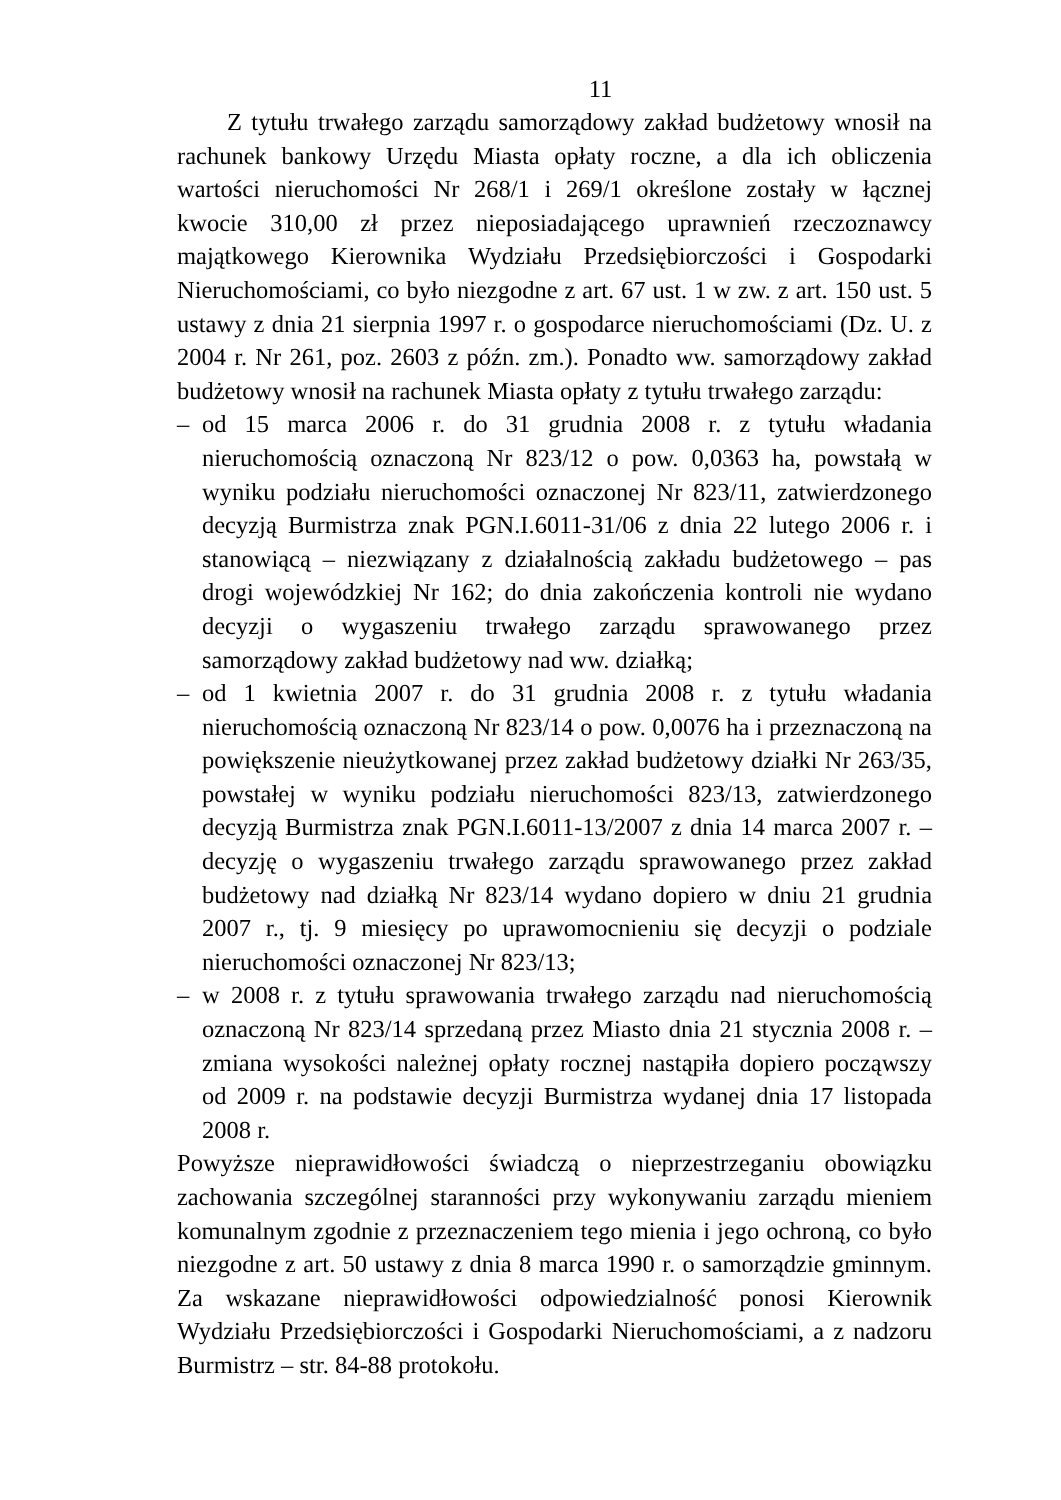11
Z tytułu trwałego zarządu samorządowy zakład budżetowy wnosił na rachunek bankowy Urzędu Miasta opłaty roczne, a dla ich obliczenia wartości nieruchomości Nr 268/1 i 269/1 określone zostały w łącznej kwocie 310,00 zł przez nieposiadającego uprawnień rzeczoznawcy majątkowego Kierownika Wydziału Przedsiębiorczości i Gospodarki Nieruchomościami, co było niezgodne z art. 67 ust. 1 w zw. z art. 150 ust. 5 ustawy z dnia 21 sierpnia 1997 r. o gospodarce nieruchomościami (Dz. U. z 2004 r. Nr 261, poz. 2603 z późn. zm.). Ponadto ww. samorządowy zakład budżetowy wnosił na rachunek Miasta opłaty z tytułu trwałego zarządu:
– od 15 marca 2006 r. do 31 grudnia 2008 r. z tytułu władania nieruchomością oznaczoną Nr 823/12 o pow. 0,0363 ha, powstałą w wyniku podziału nieruchomości oznaczonej Nr 823/11, zatwierdzonego decyzją Burmistrza znak PGN.I.6011-31/06 z dnia 22 lutego 2006 r. i stanowiącą – niezwiązany z działalnością zakładu budżetowego – pas drogi wojewódzkiej Nr 162; do dnia zakończenia kontroli nie wydano decyzji o wygaszeniu trwałego zarządu sprawowanego przez samorządowy zakład budżetowy nad ww. działką;
– od 1 kwietnia 2007 r. do 31 grudnia 2008 r. z tytułu władania nieruchomością oznaczoną Nr 823/14 o pow. 0,0076 ha i przeznaczoną na powiększenie nieużytkowanej przez zakład budżetowy działki Nr 263/35, powstałej w wyniku podziału nieruchomości 823/13, zatwierdzonego decyzją Burmistrza znak PGN.I.6011-13/2007 z dnia 14 marca 2007 r. – decyzję o wygaszeniu trwałego zarządu sprawowanego przez zakład budżetowy nad działką Nr 823/14 wydano dopiero w dniu 21 grudnia 2007 r., tj. 9 miesięcy po uprawomocnieniu się decyzji o podziale nieruchomości oznaczonej Nr 823/13;
– w 2008 r. z tytułu sprawowania trwałego zarządu nad nieruchomością oznaczoną Nr 823/14 sprzedaną przez Miasto dnia 21 stycznia 2008 r. – zmiana wysokości należnej opłaty rocznej nastąpiła dopiero począwszy od 2009 r. na podstawie decyzji Burmistrza wydanej dnia 17 listopada 2008 r.
Powyższe nieprawidłowości świadczą o nieprzestrzeganiu obowiązku zachowania szczególnej staranności przy wykonywaniu zarządu mieniem komunalnym zgodnie z przeznaczeniem tego mienia i jego ochroną, co było niezgodne z art. 50 ustawy z dnia 8 marca 1990 r. o samorządzie gminnym. Za wskazane nieprawidłowości odpowiedzialność ponosi Kierownik Wydziału Przedsiębiorczości i Gospodarki Nieruchomościami, a z nadzoru Burmistrz – str. 84-88 protokołu.